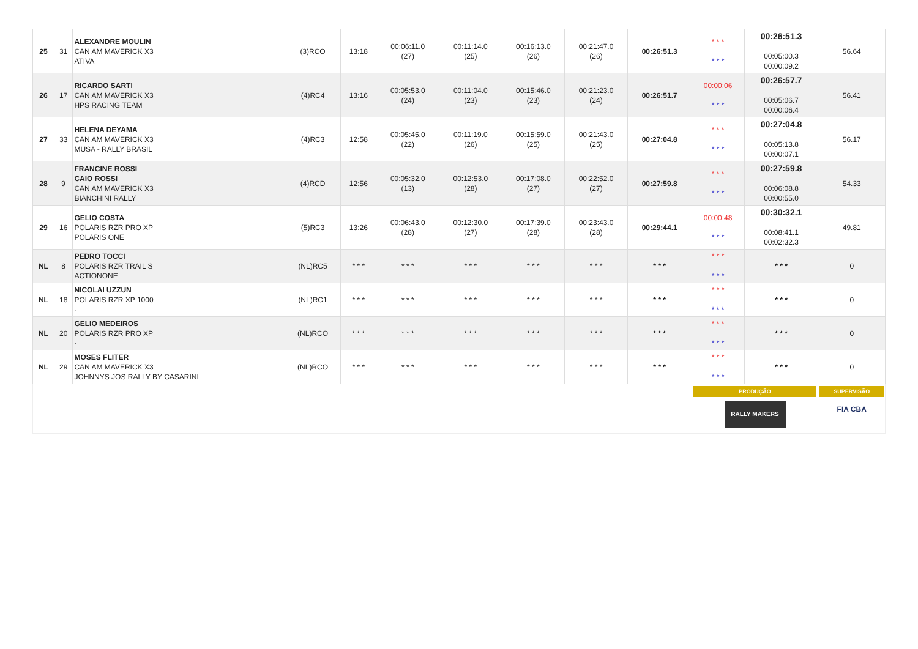| 25 | 31 | ALEXANDRE MOULIN CAN AM MAVERICK X3 ATIVA | (3)RCO | 13:18 | 00:06:11.0 (27) | 00:11:14.0 (25) | 00:16:13.0 (26) | 00:21:47.0 (26) | 00:26:51.3 | * * * * * * | 00:26:51.3 00:05:00.3 00:00:09.2 | 56.64 |
| 26 | 17 | RICARDO SARTI CAN AM MAVERICK X3 HPS RACING TEAM | (4)RC4 | 13:16 | 00:05:53.0 (24) | 00:11:04.0 (23) | 00:15:46.0 (23) | 00:21:23.0 (24) | 00:26:51.7 | 00:00:06 * * * | 00:26:57.7 00:05:06.7 00:00:06.4 | 56.41 |
| 27 | 33 | HELENA DEYAMA CAN AM MAVERICK X3 MUSA - RALLY BRASIL | (4)RC3 | 12:58 | 00:05:45.0 (22) | 00:11:19.0 (26) | 00:15:59.0 (25) | 00:21:43.0 (25) | 00:27:04.8 | * * * * * * | 00:27:04.8 00:05:13.8 00:00:07.1 | 56.17 |
| 28 | 9 | FRANCINE ROSSI CAIO ROSSI CAN AM MAVERICK X3 BIANCHINI RALLY | (4)RCD | 12:56 | 00:05:32.0 (13) | 00:12:53.0 (28) | 00:17:08.0 (27) | 00:22:52.0 (27) | 00:27:59.8 | * * * * * * | 00:27:59.8 00:06:08.8 00:00:55.0 | 54.33 |
| 29 | 16 | GELIO COSTA POLARIS RZR PRO XP POLARIS ONE | (5)RC3 | 13:26 | 00:06:43.0 (28) | 00:12:30.0 (27) | 00:17:39.0 (28) | 00:23:43.0 (28) | 00:29:44.1 | 00:00:48 * * * | 00:30:32.1 00:08:41.1 00:02:32.3 | 49.81 |
| NL | 8 | PEDRO TOCCI POLARIS RZR TRAIL S ACTIONONE | (NL)RC5 | * * * | * * * | * * * | * * * | * * * | * * * | * * * * * * | * * * | 0 |
| NL | 18 | NICOLAI UZZUN POLARIS RZR XP 1000 - | (NL)RC1 | * * * | * * * | * * * | * * * | * * * | * * * | * * * * * * | * * * | 0 |
| NL | 20 | GELIO MEDEIROS POLARIS RZR PRO XP - | (NL)RCO | * * * | * * * | * * * | * * * | * * * | * * * | * * * * * * | * * * | 0 |
| NL | 29 | MOSES FLITER CAN AM MAVERICK X3 JOHNNYS JOS RALLY BY CASARINI | (NL)RCO | * * * | * * * | * * * | * * * | * * * | * * * | * * * * * * | * * * | 0 |
| | | | | | | | | | | PRODUÇÃO RALLY MAKERS | | SUPERVISÃO FIA CBA |